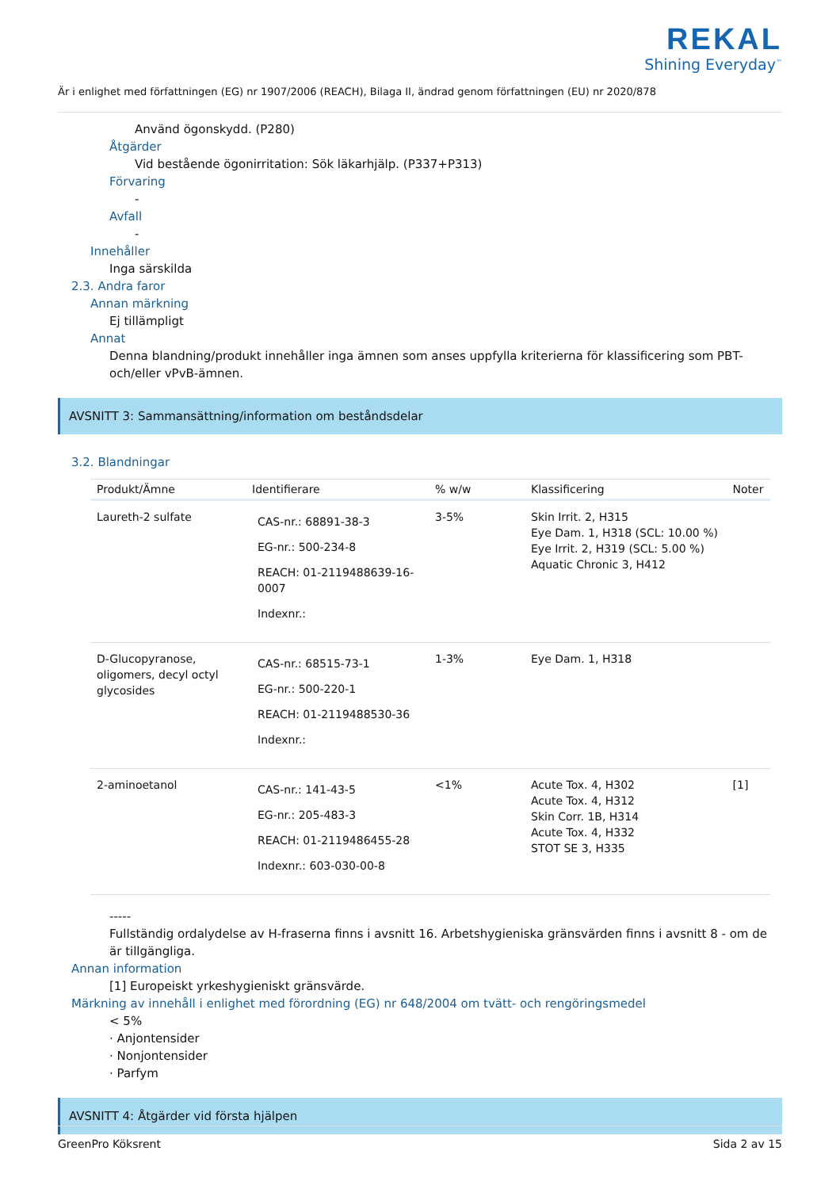REKAL
Shining Everyday<sup>™</sup>
Är i enlighet med författningen (EG) nr 1907/2006 (REACH), Bilaga II, ändrad genom författningen (EU) nr 2020/878
Använd ögonskydd. (P280)
Åtgärder
Vid bestående ögonirritation: Sök läkarhjälp. (P337+P313)
Förvaring
-
Avfall
-
Innehåller
Inga särskilda
2.3. Andra faror
Annan märkning
Ej tillämpligt
Annat
Denna blandning/produkt innehåller inga ämnen som anses uppfylla kriterierna för klassificering som PBT- och/eller vPvB-ämnen.
AVSNITT 3: Sammansättning/information om beståndsdelar
3.2. Blandningar
| Produkt/Ämne | Identifierare | % w/w | Klassificering | Noter |
| --- | --- | --- | --- | --- |
| Laureth-2 sulfate | CAS-nr.: 68891-38-3 EG-nr.: 500-234-8 REACH: 01-2119488639-16-0007 Indexnr.: | 3-5% | Skin Irrit. 2, H315 Eye Dam. 1, H318 (SCL: 10.00 %) Eye Irrit. 2, H319 (SCL: 5.00 %) Aquatic Chronic 3, H412 | |
| D-Glucopyranose, oligomers, decyl octyl glycosides | CAS-nr.: 68515-73-1 EG-nr.: 500-220-1 REACH: 01-2119488530-36 Indexnr.: | 1-3% | Eye Dam. 1, H318 | |
| 2-aminoetanol | CAS-nr.: 141-43-5 EG-nr.: 205-483-3 REACH: 01-2119486455-28 Indexnr.: 603-030-00-8 | <1% | Acute Tox. 4, H302 Acute Tox. 4, H312 Skin Corr. 1B, H314 Acute Tox. 4, H332 STOT SE 3, H335 | [1] |
-----
Fullständig ordalydelse av H-fraserna finns i avsnitt 16. Arbetshygieniska gränsvärden finns i avsnitt 8 - om de är tillgängliga.
Annan information
[1] Europeiskt yrkeshygieniskt gränsvärde.
Märkning av innehåll i enlighet med förordning (EG) nr 648/2004 om tvätt- och rengöringsmedel
< 5%
· Anjontensider
· Nonjontensider
· Parfym
AVSNITT 4: Åtgärder vid första hjälpen
GreenPro Köksrent Sida 2 av 15